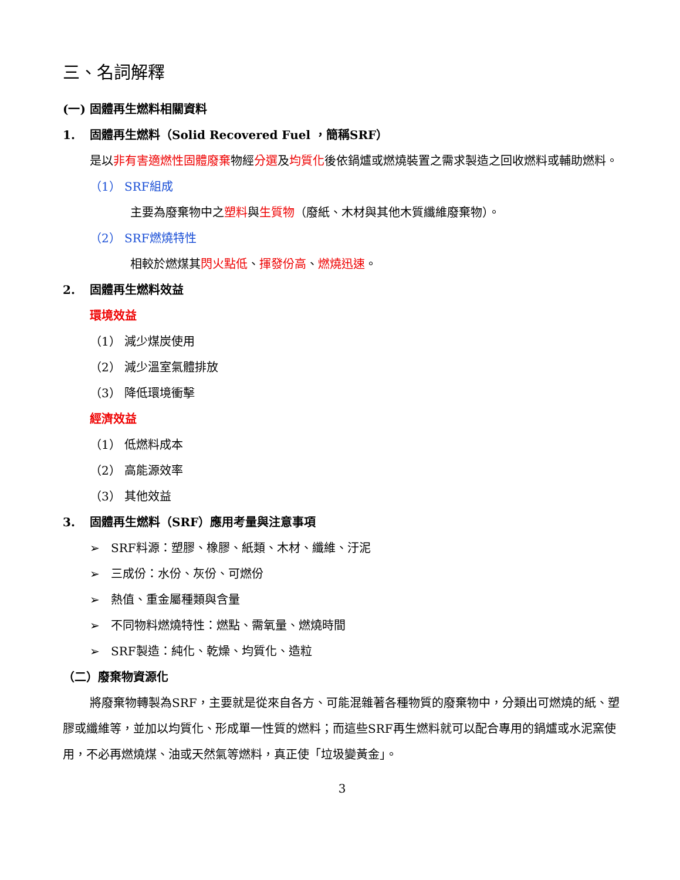三、名詞解釋
(一) 固體再生燃料相關資料
1. 固體再生燃料（Solid Recovered Fuel ，簡稱SRF）
是以非有害適燃性固體廢棄物經分選及均質化後依鍋爐或燃燒裝置之需求製造之回收燃料或輔助燃料。
（1） SRF組成
主要為廢棄物中之塑料與生質物（廢紙、木材與其他木質纖維廢棄物）。
（2） SRF燃燒特性
相較於燃煤其閃火點低、揮發份高、燃燒迅速。
2. 固體再生燃料效益
環境效益
（1） 減少煤炭使用
（2） 減少溫室氣體排放
（3） 降低環境衝擊
經濟效益
（1） 低燃料成本
（2） 高能源效率
（3） 其他效益
3. 固體再生燃料（SRF）應用考量與注意事項
➢ SRF料源：塑膠、橡膠、紙類、木材、纖維、汙泥
➢ 三成份：水份、灰份、可燃份
➢ 熱值、重金屬種類與含量
➢ 不同物料燃燒特性：燃點、需氧量、燃燒時間
➢ SRF製造：純化、乾燥、均質化、造粒
（二）廢棄物資源化
將廢棄物轉製為SRF，主要就是從來自各方、可能混雜著各種物質的廢棄物中，分類出可燃燒的紙、塑膠或纖維等，並加以均質化、形成單一性質的燃料；而這些SRF再生燃料就可以配合專用的鍋爐或水泥窯使用，不必再燃燒煤、油或天然氣等燃料，真正使「垃圾變黃金」。
3